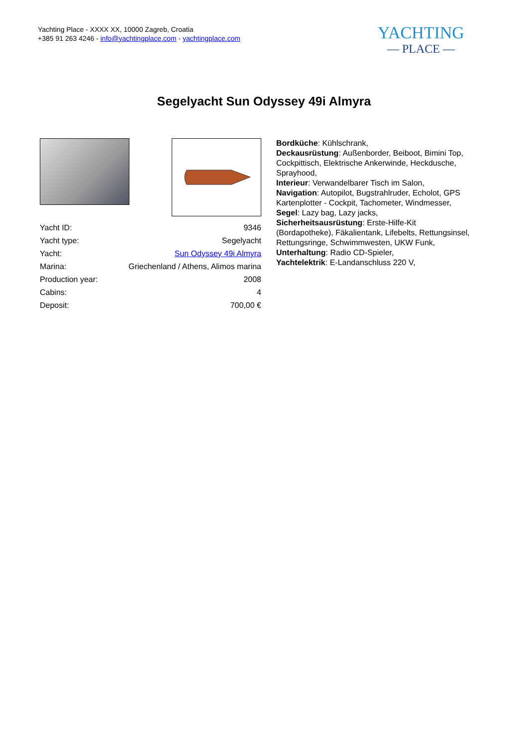Yachting Place - XXXX XX, 10000 Zagreb, Croatia
+385 91 263 4246 - info@yachtingplace.com - yachtingplace.com
YACHTING
— PLACE —
Segelyacht Sun Odyssey 49i Almyra
| Yacht ID: | 9346 |
| Yacht type: | Segelyacht |
| Yacht: | Sun Odyssey 49i Almyra |
| Marina: | Griechenland / Athens, Alimos marina |
| Production year: | 2008 |
| Cabins: | 4 |
| Deposit: | 700,00 € |
Bordküche: Kühlschrank,
Deckausrüstung: Außenborder, Beiboot, Bimini Top, Cockpittisch, Elektrische Ankerwinde, Heckdusche, Sprayhood,
Interieur: Verwandelbarer Tisch im Salon,
Navigation: Autopilot, Bugstrahlruder, Echolot, GPS Kartenplotter - Cockpit, Tachometer, Windmesser,
Segel: Lazy bag, Lazy jacks,
Sicherheitsausrüstung: Erste-Hilfe-Kit (Bordapotheke), Fäkalientank, Lifebelts, Rettungsinsel, Rettungsringe, Schwimmwesten, UKW Funk,
Unterhaltung: Radio CD-Spieler,
Yachtelektrik: E-Landanschluss 220 V,